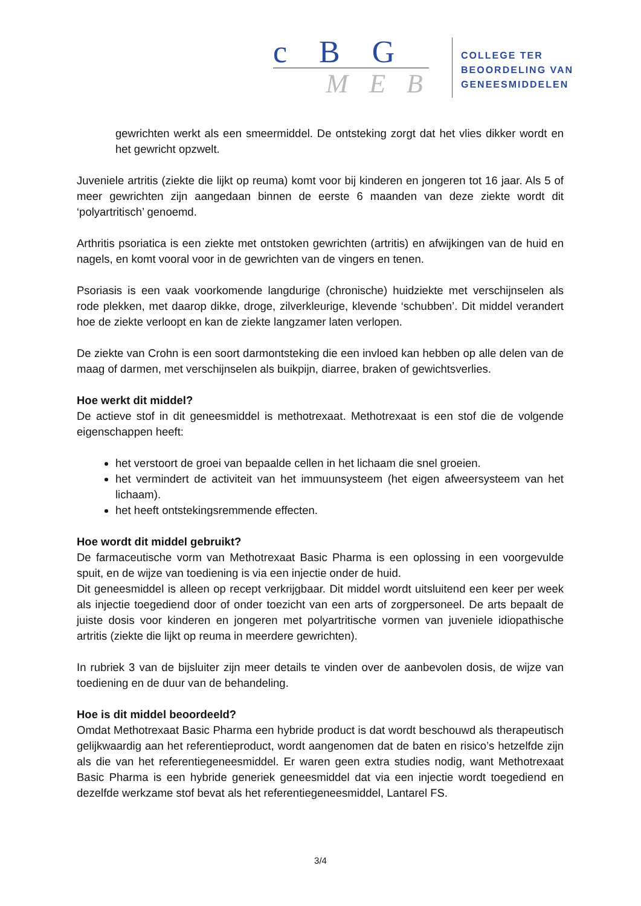c B G
M E B
COLLEGE TER
BEOORDELING VAN
GENEESMIDDELEN
gewrichten werkt als een smeermiddel. De ontsteking zorgt dat het vlies dikker wordt en het gewricht opzwelt.
Juveniele artritis (ziekte die lijkt op reuma) komt voor bij kinderen en jongeren tot 16 jaar. Als 5 of meer gewrichten zijn aangedaan binnen de eerste 6 maanden van deze ziekte wordt dit ‘polyartritisch’ genoemd.
Arthritis psoriatica is een ziekte met ontstoken gewrichten (artritis) en afwijkingen van de huid en nagels, en komt vooral voor in de gewrichten van de vingers en tenen.
Psoriasis is een vaak voorkomende langdurige (chronische) huidziekte met verschijnselen als rode plekken, met daarop dikke, droge, zilverkleurige, klevende ‘schubben’. Dit middel verandert hoe de ziekte verloopt en kan de ziekte langzamer laten verlopen.
De ziekte van Crohn is een soort darmontsteking die een invloed kan hebben op alle delen van de maag of darmen, met verschijnselen als buikpijn, diarree, braken of gewichtsverlies.
Hoe werkt dit middel?
De actieve stof in dit geneesmiddel is methotrexaat. Methotrexaat is een stof die de volgende eigenschappen heeft:
het verstoort de groei van bepaalde cellen in het lichaam die snel groeien.
het vermindert de activiteit van het immuunsysteem (het eigen afweersysteem van het lichaam).
het heeft ontstekingsremmende effecten.
Hoe wordt dit middel gebruikt?
De farmaceutische vorm van Methotrexaat Basic Pharma is een oplossing in een voorgevulde spuit, en de wijze van toediening is via een injectie onder de huid.
Dit geneesmiddel is alleen op recept verkrijgbaar. Dit middel wordt uitsluitend een keer per week als injectie toegediend door of onder toezicht van een arts of zorgpersoneel. De arts bepaalt de juiste dosis voor kinderen en jongeren met polyartritische vormen van juveniele idiopathische artritis (ziekte die lijkt op reuma in meerdere gewrichten).
In rubriek 3 van de bijsluiter zijn meer details te vinden over de aanbevolen dosis, de wijze van toediening en de duur van de behandeling.
Hoe is dit middel beoordeeld?
Omdat Methotrexaat Basic Pharma een hybride product is dat wordt beschouwd als therapeutisch gelijkwaardig aan het referentieproduct, wordt aangenomen dat de baten en risico’s hetzelfde zijn als die van het referentiegeneesmiddel. Er waren geen extra studies nodig, want Methotrexaat Basic Pharma is een hybride generiek geneesmiddel dat via een injectie wordt toegediend en dezelfde werkzame stof bevat als het referentiegeneesmiddel, Lantarel FS.
3/4